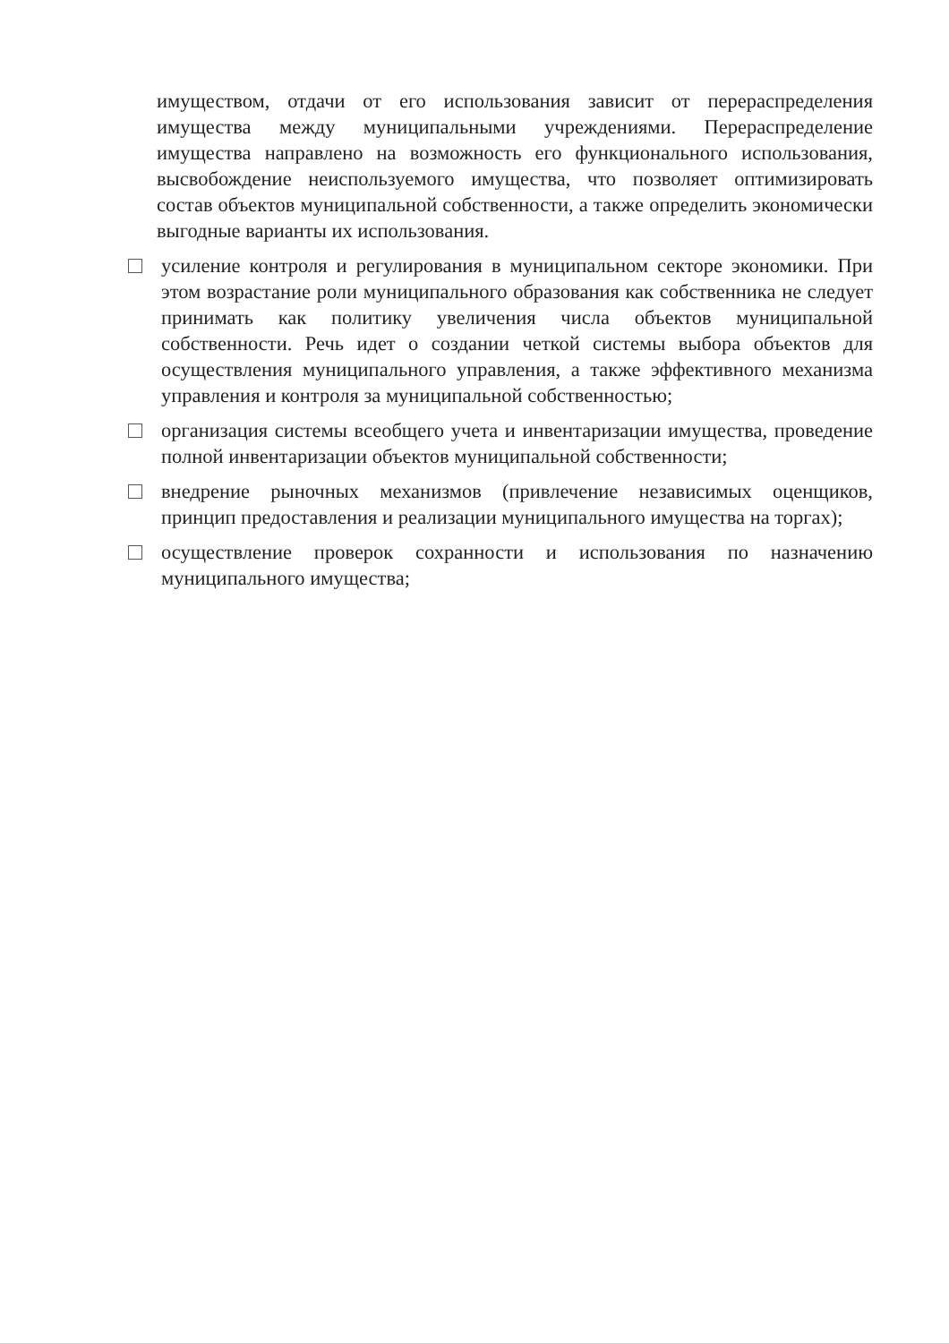имуществом, отдачи от его использования зависит от перераспределения имущества между муниципальными учреждениями. Перераспределение имущества направлено на возможность его функционального использования, высвобождение неиспользуемого имущества, что позволяет оптимизировать состав объектов муниципальной собственности, а также определить экономически выгодные варианты их использования.
усиление контроля и регулирования в муниципальном секторе экономики. При этом возрастание роли муниципального образования как собственника не следует принимать как политику увеличения числа объектов муниципальной собственности. Речь идет о создании четкой системы выбора объектов для осуществления муниципального управления, а также эффективного механизма управления и контроля за муниципальной собственностью;
организация системы всеобщего учета и инвентаризации имущества, проведение полной инвентаризации объектов муниципальной собственности;
внедрение рыночных механизмов (привлечение независимых оценщиков, принцип предоставления и реализации муниципального имущества на торгах);
осуществление проверок сохранности и использования по назначению муниципального имущества;